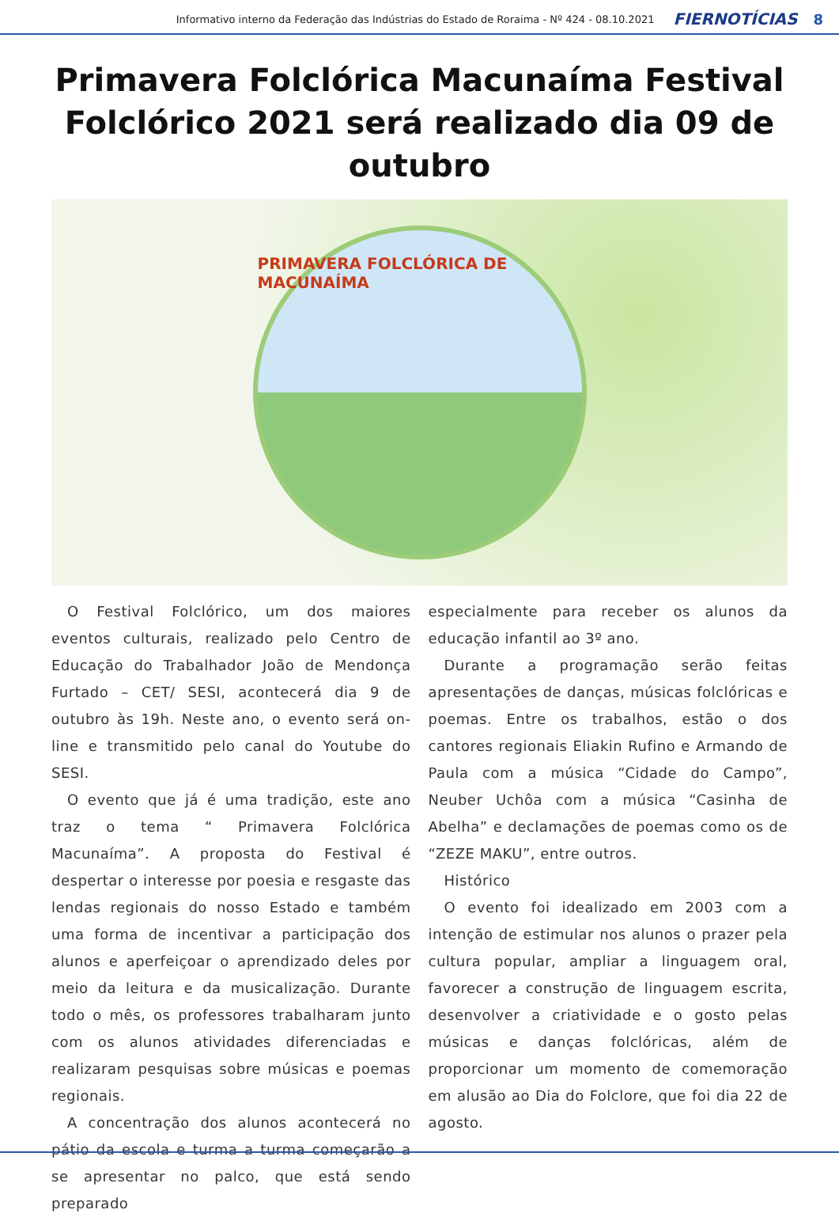Informativo interno da Federação das Indústrias do Estado de Roraima - Nº 424 - 08.10.2021 FIERNOTÍCIAS 8
Primavera Folclórica Macunaíma Festival Folclórico 2021 será realizado dia 09 de outubro
PRIMAVERA FOLCLÓRICA DE MACUNAÍMA
O Festival Folclórico, um dos maiores eventos culturais, realizado pelo Centro de Educação do Trabalhador João de Mendonça Furtado – CET/ SESI, acontecerá dia 9 de outubro às 19h. Neste ano, o evento será on-line e transmitido pelo canal do Youtube do SESI.
O evento que já é uma tradição, este ano traz o tema “ Primavera Folclórica Macunaíma”. A proposta do Festival é despertar o interesse por poesia e resgaste das lendas regionais do nosso Estado e também uma forma de incentivar a participação dos alunos e aperfeiçoar o aprendizado deles por meio da leitura e da musicalização. Durante todo o mês, os professores trabalharam junto com os alunos atividades diferenciadas e realizaram pesquisas sobre músicas e poemas regionais.
A concentração dos alunos acontecerá no pátio da escola e turma a turma começarão a se apresentar no palco, que está sendo preparado
especialmente para receber os alunos da educação infantil ao 3º ano.
Durante a programação serão feitas apresentações de danças, músicas folclóricas e poemas. Entre os trabalhos, estão o dos cantores regionais Eliakin Rufino e Armando de Paula com a música “Cidade do Campo”, Neuber Uchôa com a música “Casinha de Abelha” e declamações de poemas como os de “ZEZE MAKU”, entre outros.
Histórico
O evento foi idealizado em 2003 com a intenção de estimular nos alunos o prazer pela cultura popular, ampliar a linguagem oral, favorecer a construção de linguagem escrita, desenvolver a criatividade e o gosto pelas músicas e danças folclóricas, além de proporcionar um momento de comemoração em alusão ao Dia do Folclore, que foi dia 22 de agosto.